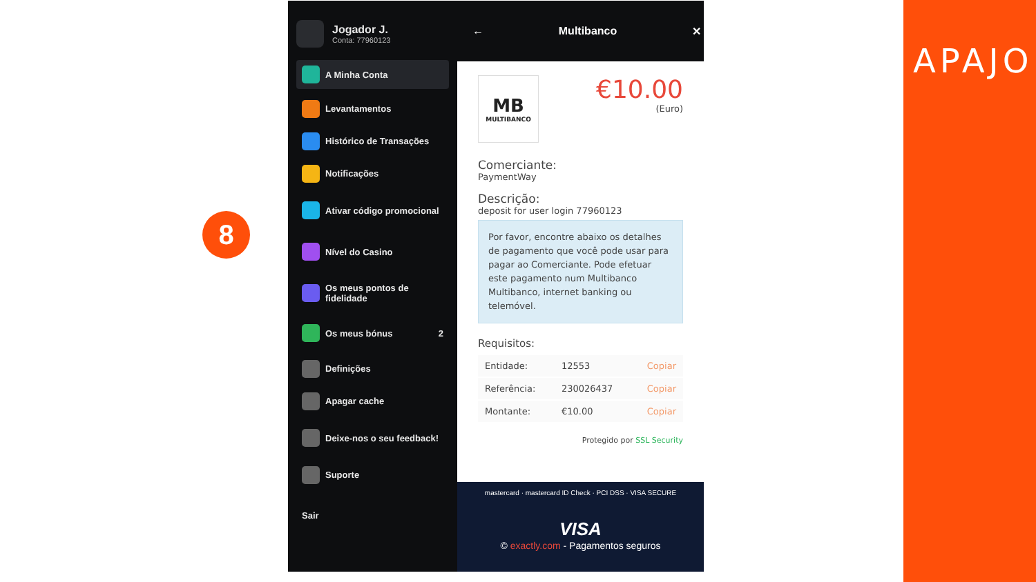8
Jogador J.
Conta: 77960123
A Minha Conta
Levantamentos
Histórico de Transações
Notificações
Ativar código promocional
Nível do Casino
Os meus pontos de fidelidade
Os meus bónus 2
Definições
Apagar cache
Deixe-nos o seu feedback!
Suporte
Sair
← Multibanco ✕
MB
MULTIBANCO
€10.00
(Euro)
Comerciante:
PaymentWay
Descrição:
deposit for user login 77960123
Por favor, encontre abaixo os detalhes de pagamento que você pode usar para pagar ao Comerciante. Pode efetuar este pagamento num Multibanco Multibanco, internet banking ou telemóvel.
Requisitos:
| Entidade: | 12553 | Copiar |
| Referência: | 230026437 | Copiar |
| Montante: | €10.00 | Copiar |
Protegido por SSL Security
mastercard · mastercard ID Check · PCI DSS · VISA SECURE
VISA
© exactly.com - Pagamentos seguros
APAJO